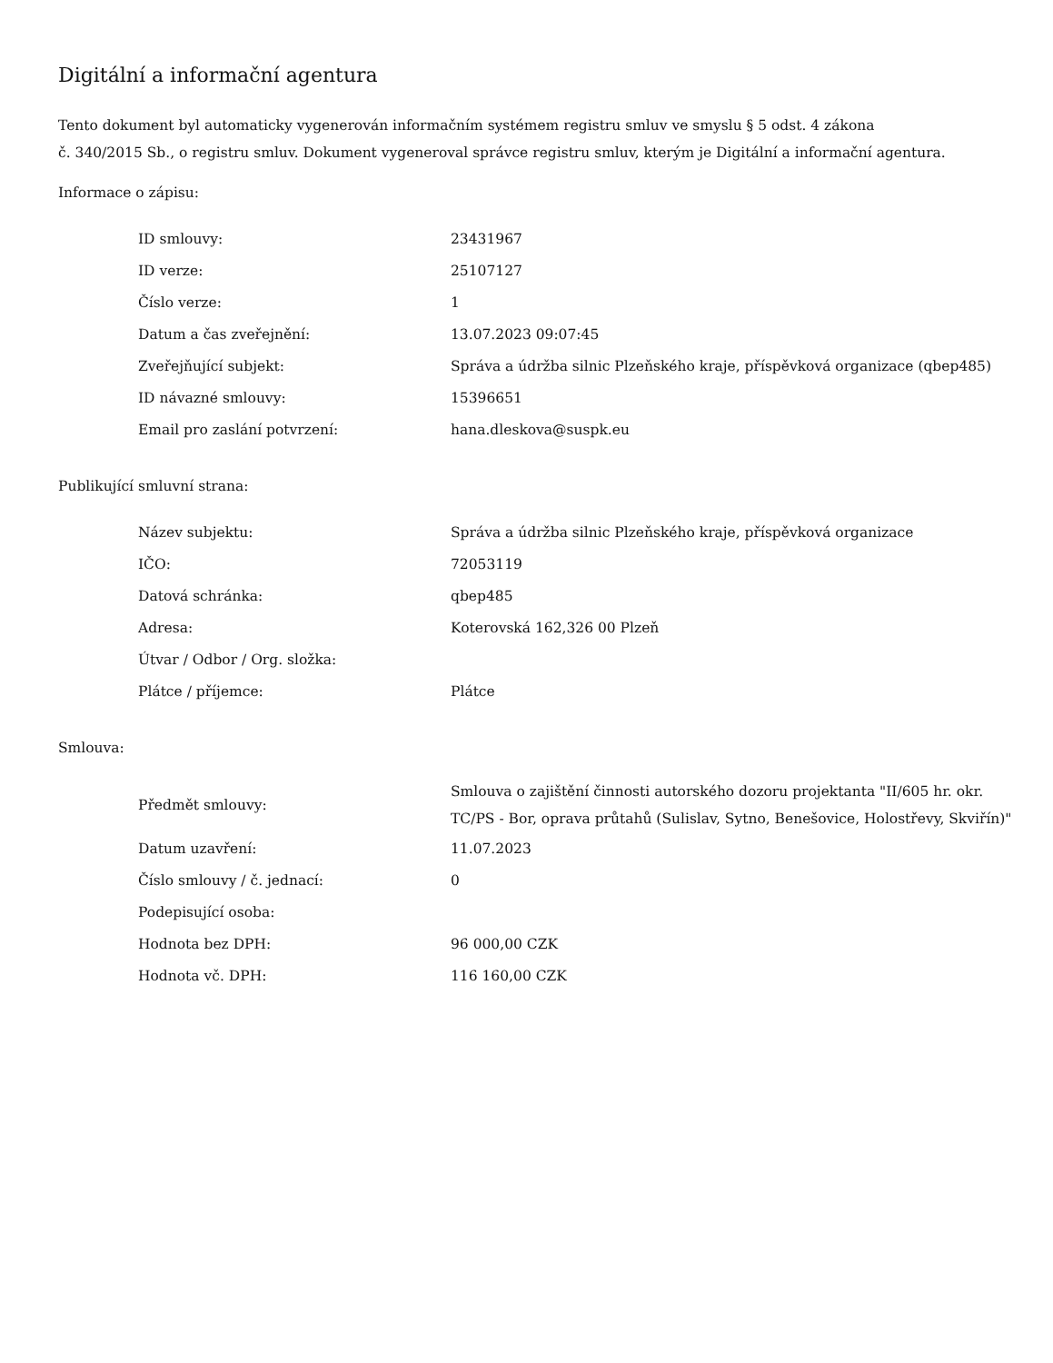Digitální a informační agentura
Tento dokument byl automaticky vygenerován informačním systémem registru smluv ve smyslu § 5 odst. 4 zákona
č. 340/2015 Sb., o registru smluv. Dokument vygeneroval správce registru smluv, kterým je Digitální a informační agentura.
Informace o zápisu:
| ID smlouvy: | 23431967 |
| ID verze: | 25107127 |
| Číslo verze: | 1 |
| Datum a čas zveřejnění: | 13.07.2023 09:07:45 |
| Zveřejňující subjekt: | Správa a údržba silnic Plzeňského kraje, příspěvková organizace (qbep485) |
| ID návazné smlouvy: | 15396651 |
| Email pro zaslání potvrzení: | hana.dleskova@suspk.eu |
Publikující smluvní strana:
| Název subjektu: | Správa a údržba silnic Plzeňského kraje, příspěvková organizace |
| IČO: | 72053119 |
| Datová schránka: | qbep485 |
| Adresa: | Koterovská 162,326 00 Plzeň |
| Útvar / Odbor / Org. složka: | |
| Plátce / příjemce: | Plátce |
Smlouva:
| Předmět smlouvy: | Smlouva o zajištění činnosti autorského dozoru projektanta "II/605 hr. okr. TC/PS - Bor, oprava průtahů (Sulislav, Sytno, Benešovice, Holostřevy, Skviřín)" |
| Datum uzavření: | 11.07.2023 |
| Číslo smlouvy / č. jednací: | 0 |
| Podepisující osoba: | |
| Hodnota bez DPH: | 96 000,00 CZK |
| Hodnota vč. DPH: | 116 160,00 CZK |